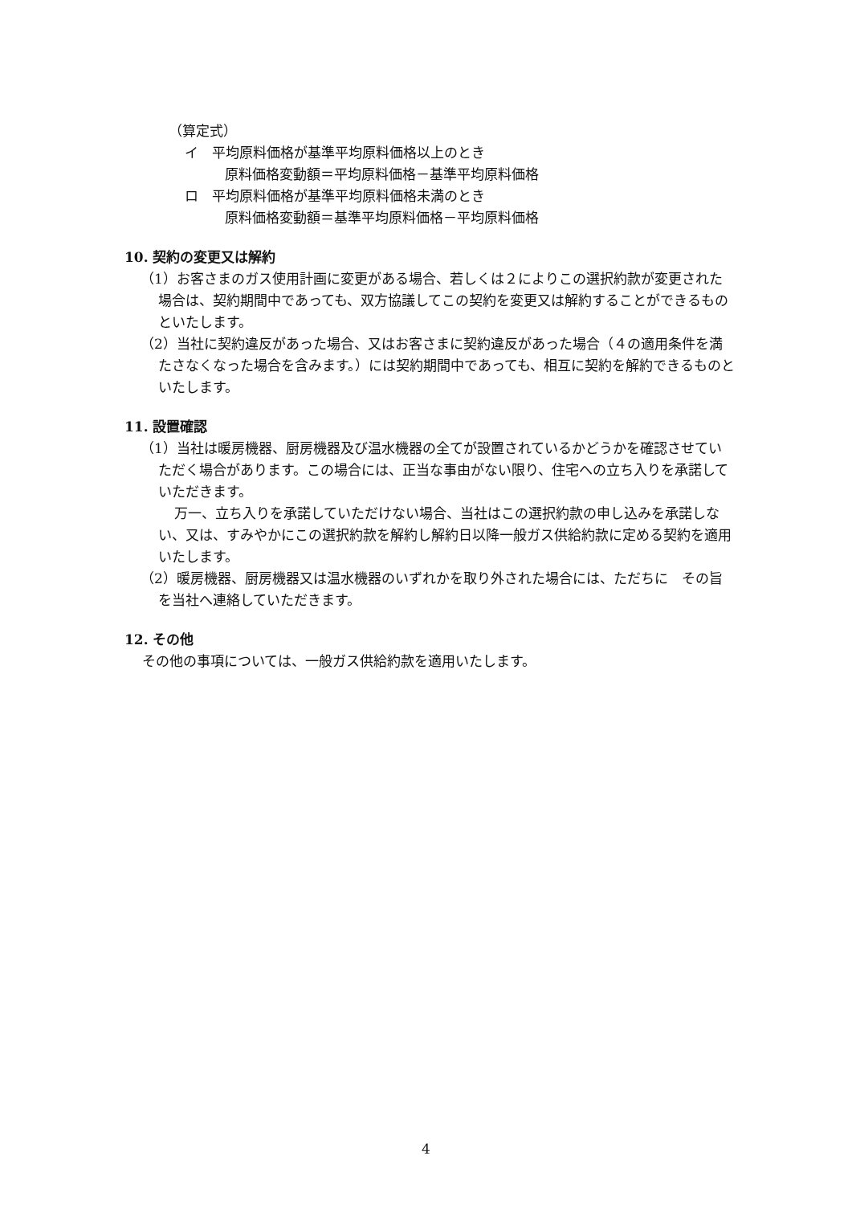（算定式）
イ　平均原料価格が基準平均原料価格以上のとき
原料価格変動額＝平均原料価格－基準平均原料価格
ロ　平均原料価格が基準平均原料価格未満のとき
原料価格変動額＝基準平均原料価格－平均原料価格
10. 契約の変更又は解約
（1）お客さまのガス使用計画に変更がある場合、若しくは２によりこの選択約款が変更された場合は、契約期間中であっても、双方協議してこの契約を変更又は解約することができるものといたします。
（2）当社に契約違反があった場合、又はお客さまに契約違反があった場合（４の適用条件を満たさなくなった場合を含みます。）には契約期間中であっても、相互に契約を解約できるものといたします。
11. 設置確認
（1）当社は暖房機器、厨房機器及び温水機器の全てが設置されているかどうかを確認させていただく場合があります。この場合には、正当な事由がない限り、住宅への立ち入りを承諾していただきます。
万一、立ち入りを承諾していただけない場合、当社はこの選択約款の申し込みを承諾しない、又は、すみやかにこの選択約款を解約し解約日以降一般ガス供給約款に定める契約を適用いたします。
（2）暖房機器、厨房機器又は温水機器のいずれかを取り外された場合には、ただちに　その旨を当社へ連絡していただきます。
12. その他
その他の事項については、一般ガス供給約款を適用いたします。
4